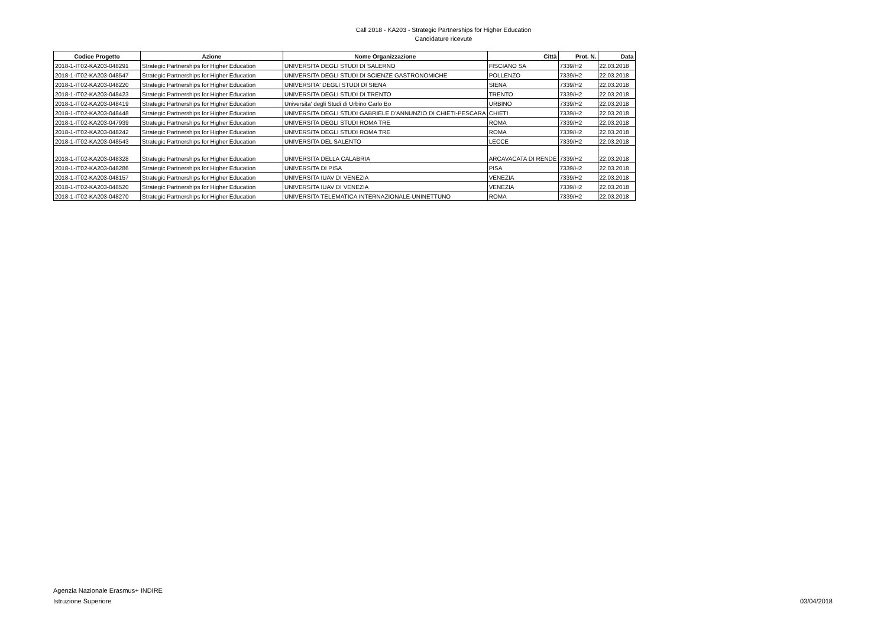Call 2018 - KA203 - Strategic Partnerships for Higher Education
Candidature ricevute
| Codice Progetto | Azione | Nome Organizzazione | Città | Prot. N. | Data |
| --- | --- | --- | --- | --- | --- |
| 2018-1-IT02-KA203-048291 | Strategic Partnerships for Higher Education | UNIVERSITA DEGLI STUDI DI SALERNO | FISCIANO SA | 7339/H2 | 22.03.2018 |
| 2018-1-IT02-KA203-048547 | Strategic Partnerships for Higher Education | UNIVERSITA DEGLI STUDI DI SCIENZE GASTRONOMICHE | POLLENZO | 7339/H2 | 22.03.2018 |
| 2018-1-IT02-KA203-048220 | Strategic Partnerships for Higher Education | UNIVERSITA' DEGLI STUDI DI SIENA | SIENA | 7339/H2 | 22.03.2018 |
| 2018-1-IT02-KA203-048423 | Strategic Partnerships for Higher Education | UNIVERSITA DEGLI STUDI DI TRENTO | TRENTO | 7339/H2 | 22.03.2018 |
| 2018-1-IT02-KA203-048419 | Strategic Partnerships for Higher Education | Universita' degli Studi di Urbino Carlo Bo | URBINO | 7339/H2 | 22.03.2018 |
| 2018-1-IT02-KA203-048448 | Strategic Partnerships for Higher Education | UNIVERSITA DEGLI STUDI GABRIELE D'ANNUNZIO DI CHIETI-PESCARA | CHIETI | 7339/H2 | 22.03.2018 |
| 2018-1-IT02-KA203-047939 | Strategic Partnerships for Higher Education | UNIVERSITA DEGLI STUDI ROMA TRE | ROMA | 7339/H2 | 22.03.2018 |
| 2018-1-IT02-KA203-048242 | Strategic Partnerships for Higher Education | UNIVERSITA DEGLI STUDI ROMA TRE | ROMA | 7339/H2 | 22.03.2018 |
| 2018-1-IT02-KA203-048543 | Strategic Partnerships for Higher Education | UNIVERSITA DEL SALENTO | LECCE | 7339/H2 | 22.03.2018 |
| 2018-1-IT02-KA203-048328 | Strategic Partnerships for Higher Education | UNIVERSITA DELLA CALABRIA | ARCAVACATA DI RENDE | 7339/H2 | 22.03.2018 |
| 2018-1-IT02-KA203-048286 | Strategic Partnerships for Higher Education | UNIVERSITA DI PISA | PISA | 7339/H2 | 22.03.2018 |
| 2018-1-IT02-KA203-048157 | Strategic Partnerships for Higher Education | UNIVERSITA IUAV DI VENEZIA | VENEZIA | 7339/H2 | 22.03.2018 |
| 2018-1-IT02-KA203-048520 | Strategic Partnerships for Higher Education | UNIVERSITA IUAV DI VENEZIA | VENEZIA | 7339/H2 | 22.03.2018 |
| 2018-1-IT02-KA203-048270 | Strategic Partnerships for Higher Education | UNIVERSITA TELEMATICA INTERNAZIONALE-UNINETTUNO | ROMA | 7339/H2 | 22.03.2018 |
Agenzia Nazionale Erasmus+ INDIRE
Istruzione Superiore
03/04/2018